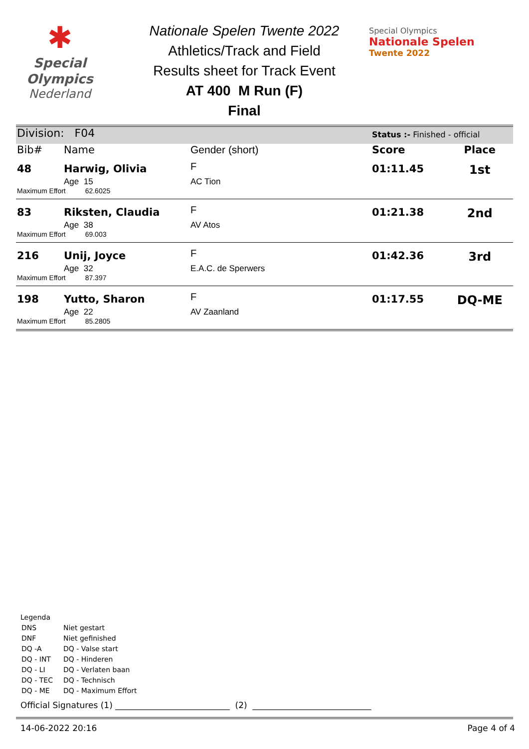✱
Special
Olympics
Nederland
Nationale Spelen Twente 2022
Athletics/Track and Field
Results sheet for Track Event
AT 400 M Run (F)
Final
Special Olympics
Nationale Spelen
Twente 2022
| Division: F04 | | | Status :- Finished - official | |
| Bib# | Name | Gender (short) | Score | Place |
| 48 | Harwig, Olivia | F | 01:11.45 | 1st |
| | Age 15 | AC Tion | | |
| Maximum Effort 62.6025 | | | | |
| 83 | Riksten, Claudia | F | 01:21.38 | 2nd |
| | Age 38 | AV Atos | | |
| Maximum Effort 69.003 | | | | |
| 216 | Unij, Joyce | F | 01:42.36 | 3rd |
| | Age 32 | E.A.C. de Sperwers | | |
| Maximum Effort 87.397 | | | | |
| 198 | Yutto, Sharon | F | 01:17.55 | DQ-ME |
| | Age 22 | AV Zaanland | | |
| Maximum Effort 85.2805 | | | | |
Legenda
| DNS | Niet gestart |
| DNF | Niet gefinished |
| DQ -A | DQ - Valse start |
| DQ - INT | DQ - Hinderen |
| DQ - LI | DQ - Verlaten baan |
| DQ - TEC | DQ - Technisch |
| DQ - ME | DQ - Maximum Effort |
Official Signatures (1) ___________________________ (2) ____________________________
14-06-2022 20:16 Page 4 of 4